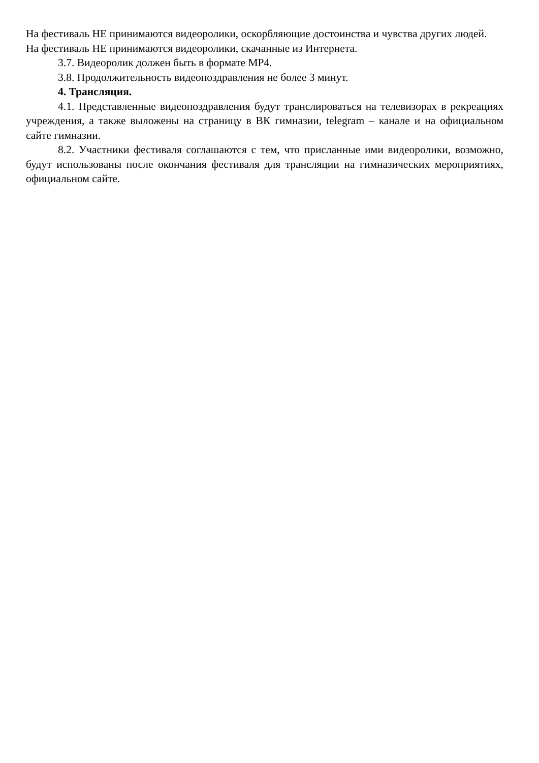На фестиваль НЕ принимаются видеоролики, оскорбляющие достоинства и чувства других людей.
На фестиваль НЕ принимаются видеоролики, скачанные из Интернета.
3.7. Видеоролик должен быть в формате MP4.
3.8. Продолжительность видеопоздравления не более 3 минут.
4. Трансляция.
4.1. Представленные видеопоздравления будут транслироваться на телевизорах в рекреациях учреждения, а также выложены на страницу в ВК гимназии, telegram – канале и на официальном сайте гимназии.
8.2. Участники фестиваля соглашаются с тем, что присланные ими видеоролики, возможно, будут использованы после окончания фестиваля для трансляции на гимназических мероприятиях, официальном сайте.